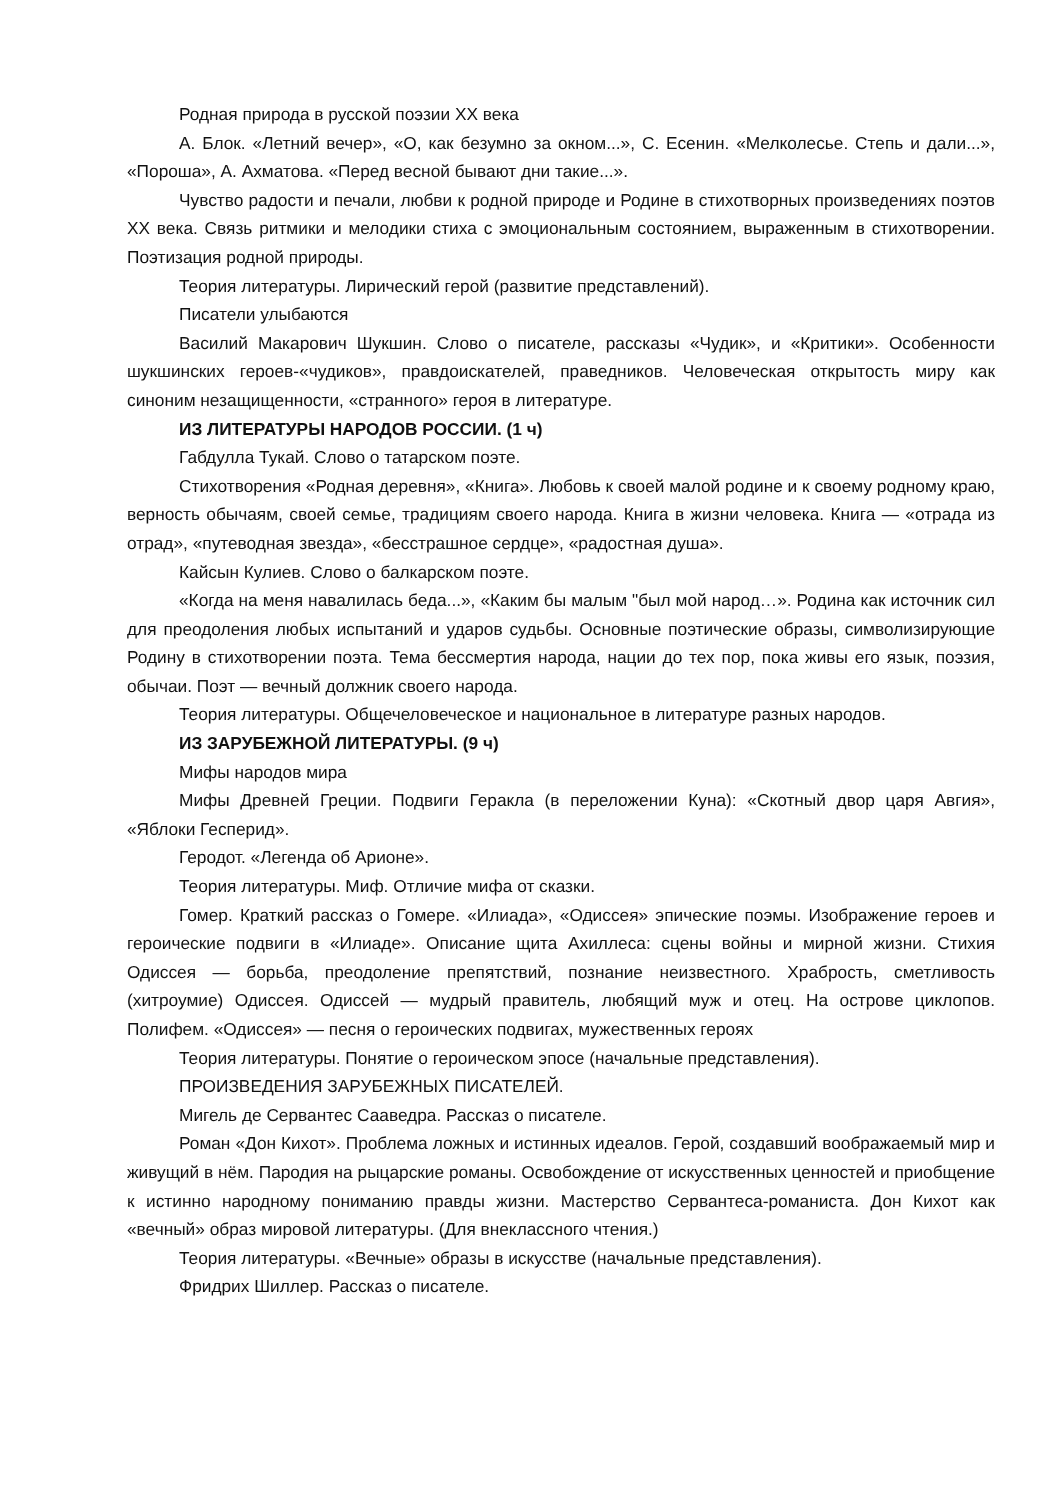Родная природа в русской поэзии XX века
А. Блок. «Летний вечер», «О, как безумно за окном...», С. Есенин. «Мелколесье. Степь и дали...», «Пороша», А. Ахматова. «Перед весной бывают дни такие...».
Чувство радости и печали, любви к родной природе и Родине в стихотворных произведениях поэтов XX века. Связь ритмики и мелодики стиха с эмоциональным состоянием, выраженным в стихотворении. Поэтизация родной природы.
Теория литературы. Лирический герой (развитие представлений).
Писатели улыбаются
Василий Макарович Шукшин. Слово о писателе, рассказы «Чудик», и «Критики». Особенности шукшинских героев-«чудиков», правдоискателей, праведников. Человеческая открытость миру как синоним незащищенности, «странного» героя в литературе.
ИЗ ЛИТЕРАТУРЫ НАРОДОВ РОССИИ. (1 ч)
Габдулла Тукай. Слово о татарском поэте.
Стихотворения «Родная деревня», «Книга». Любовь к своей малой родине и к своему родному краю, верность обычаям, своей семье, традициям своего народа. Книга в жизни человека. Книга — «отрада из отрад», «путеводная звезда», «бесстрашное сердце», «радостная душа».
Кайсын Кулиев. Слово о балкарском поэте.
«Когда на меня навалилась беда...», «Каким бы малым "был мой народ…». Родина как источник сил для преодоления любых испытаний и ударов судьбы. Основные поэтические образы, символизирующие Родину в стихотворении поэта. Тема бессмертия народа, нации до тех пор, пока живы его язык, поэзия, обычаи. Поэт — вечный должник своего народа.
Теория литературы. Общечеловеческое и национальное в литературе разных народов.
ИЗ ЗАРУБЕЖНОЙ ЛИТЕРАТУРЫ. (9 ч)
Мифы народов мира
Мифы Древней Греции. Подвиги Геракла (в переложении Куна): «Скотный двор царя Авгия», «Яблоки Гесперид».
Геродот. «Легенда об Арионе».
Теория литературы. Миф. Отличие мифа от сказки.
Гомер. Краткий рассказ о Гомере. «Илиада», «Одиссея» эпические поэмы. Изображение героев и героические подвиги в «Илиаде». Описание щита Ахиллеса: сцены войны и мирной жизни. Стихия Одиссея — борьба, преодоление препятствий, познание неизвестного. Храбрость, сметливость (хитроумие) Одиссея. Одиссей — мудрый правитель, любящий муж и отец. На острове циклопов. Полифем. «Одиссея» — песня о героических подвигах, мужественных героях
Теория литературы. Понятие о героическом эпосе (начальные представления).
ПРОИЗВЕДЕНИЯ ЗАРУБЕЖНЫХ ПИСАТЕЛЕЙ.
Мигель де Сервантес Сааведра. Рассказ о писателе.
Роман «Дон Кихот». Проблема ложных и истинных идеалов. Герой, создавший воображаемый мир и живущий в нём. Пародия на рыцарские романы. Освобождение от искусственных ценностей и приобщение к истинно народному пониманию правды жизни. Мастерство Сервантеса-романиста. Дон Кихот как «вечный» образ мировой литературы. (Для внеклассного чтения.)
Теория литературы. «Вечные» образы в искусстве (начальные представления).
Фридрих Шиллер. Рассказ о писателе.